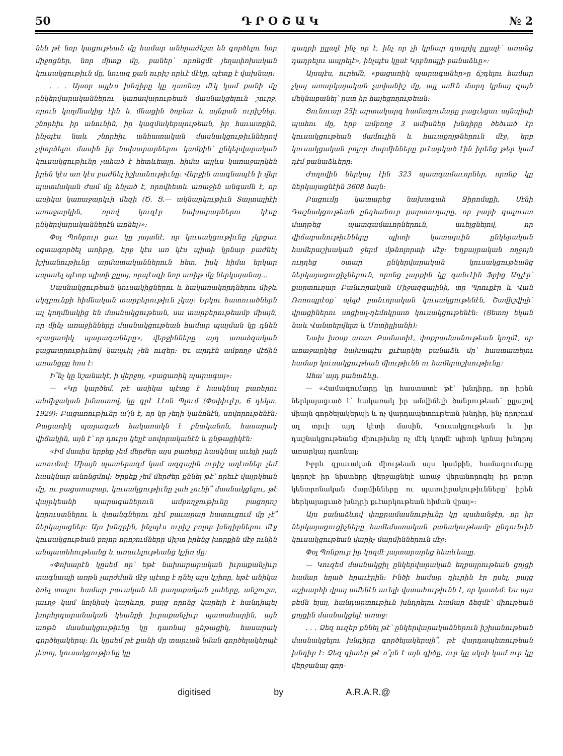50 Դ Ր Օ Շ Ա Կ № 2
նեն թէ նոր կացութեան մը համար անհրաժեշտ են գործելու նոր միջոցներ, նոր միտք մը, բաներ՝ որոնցմէ յեղափոխական կուսակցութիւն մը, նուազ քան ուրիշ որևէ մէկը, պէտք է վախնար։
. . . Այսօր այլևս խնդիրը կը դառնայ մէկ կամ քանի մը ընկերվարականներու կառավարութեան մասնակցելուն շուրջ, որուն կողմնակից էին և մնացին ծոբեա և այնքան ուրիշներ․ շնորհիւ իր անունին, իր կազմակերպութեան, իր հաւատքին, ինչպէս նաև շնորհիւ անհատական մասնակցութիւններով չփորձելու մասին իր նախարարներու կամքին՝ ընկերվարական կուսակցութիւնը չահած է հետևեալը․ հիմա այլևս կառաջարկեն իրեն կէս առ կէս բաժնել իշխանութիւնը։ Վերջին տագնապէն ի վեր պատմական ժամ մը հնչած է, որովհետև առաջին անգամն է, որ ասիկա կառաջարկւի մեզի (Ծ․ Ց․— ակնարկութիւն Տալտալիէի առաջարկին, որով կուզէր նախարարներու կէսը ընկերվարականներէն առնել)»։
Փօլ Պոնքուր ցաւ կը յայտնէ, որ կուսակցութիւնը չկրցաւ օգտագործել առիթը, երբ կէս առ կէս պիտի կրնար բաժնել իշխանութիւնը արմատականներուն հետ, իսկ հիմա երկար սպասել պէտք պիտի ըլլայ, որպէսզի նոր առիթ մը ներկայանայ․․․
Մասնակցութեան կուսակիցներու և հակառակորդներու միջև սկզբունքի հիմնական տարբերութիւն չկայ։ Երկու հատուածներն ալ կողմնակից են մասնակցութեան, սա տարբերութեամբ միայն, որ մինչ առաջինները մասնակցութեան համար պայման կը դնեն «բացառիկ պարագաները», վերջինները այդ առաձգական բացատրութիւնով կապւիլ չեն ուզեր։ Եւ արդէն ամբողջ վէճին առանցքը հոս է։
Ի՞նչ կը նշանակէ, ի վերջոյ, «բացառիկ պարագայ»։
— «Կը կարծեմ, թէ ասիկա պէտք է հասկնալ բառերու անմիջական իմաստով, կը գրէ Լէոն Պլում (Փօփիւլէր, 6 դեկտ․ 1929)։ Բացառութիւնը ա՛յն է, որ կը չեղի կանոնէն, սովորութենէն։ Բացառիկ պարագան հակառակն է բնականոն, հասարակ վիճակին, այն է՝ որ դուրս կելլէ սովորականէն և ընթացիկէն։
«Իմ մասիս երբեք չեմ մերժեր այս բառերը հասկնալ աւելի լայն առումով։ Միայն պատերազմ կամ ազգային ուրիշ աղէտներ չեմ հասկնար անոնցմով։ Երբեք չեմ մերժեր քննել թէ՝ որեւէ վայրկեան մը, ու բացառաբար, կուսակցութիւնը չահ չունի՞ մասնակցելու, թէ վայրկեանի պարագաներուն ամբողջութիւնը բացորոշ կորուստներու և վտանգներու դէմ բաւարար հատուցում մը չէ՞ ներկայացներ։ Այս խնդրին, ինչպէս ուրիշ բոլոր խնդիրներու մէջ կուսակցութեան բոլոր որոշումները միշտ իրենց խորքին մէջ ունին անպատեհութեանց և առաւելութեանց կշիռ մը։
«Փոխարէն կըսեմ որ՝ եթէ նախարարական իւրաքանչիւր տագնապի առթն չարժման մէջ պէտք է դնել այս կշիռը, եթէ անիկա ծռել տալու համար բաւական են քաղաքական չահերը, անշուշտ, լաւղջ կամ նոյնիսկ կարևոր, բայց որոնց կարելի է հանդիպել խորհրդարանական կեանքի իւրաքանչիւր պատահարին, այն առթն մասնակցութիւնը կը դառնայ ընթացիկ, հասարակ գործելակերպ։ Ու կըսեմ թէ քանի մը տարւան նման գործելակերպէ յետոյ, կուսակցութիւնը կը
դադրի ըլլալէ ինչ որ է, ինչ որ չի կրնար դադրիլ ըլլալէ՝ առանց դադրելու ապրելէ», ինչպէս կըսէ Կրբնոպլի բանաձևը»։
Այսպէս, ուրեմն, «բացառիկ պարագաներ»ը ճշդելու համար չկայ առարկայական չափանիշ մը, այլ ամէն մարդ կրնայ զայն մեկնաբանել՝ ըստ իր հայեցողութեան։
Ցունուար 25ի արտակարգ համագումարը բացւեցաւ այնպիսի պահու մը, երբ ամբողջ 3 ամիսներ խնդիրը ծեծւած էր կուսակցութեան մամուլին և հաւաքոյթներուն մէջ, երբ կուսակցական բոլոր մարմինները քւէարկած էին իրենց թեր կամ դէմ բանաձևերը։
Ժողովին ներկայ էին 323 պատգամաւորներ, որոնք կը ներկայացնէին 3608 ձայն։
Բացումը կատարեց նախագահ Ջիրոմսքի, Սէնի Դաշնակցութեան ընդհանուր քարտուղարը, որ բարի գալուստ մաղթեց պատգամաւորներուն, աւելցնելով, որ վիճաբանութիւնները պիտի կատարւին ընկերական համերաշխական ջերմ մթնոլորտի մէջ։ Եղբայրական ողջոյն ուղղեց օտար ընկերվարական կուսակցութեանց ներկայացուցիչներուն, որոնց չարքին կը գտնւէին Ֆրից Ադլէր՝ քարտուղար Բանւորական Միջազգայինի, տը Պրուքէր և Վան Ռոոսպրէօք՝ պելժ բանւորական կուսակցութենէն, Շավիշվիլի՝ վրացիներու սոցիալ-դեմոկրատ կուսակցութենէն։ (Ցետոյ եկան նաև Վանտերվելտ և Մոտիլլիանի)։
Նախ խօսք առաւ Բամատիէ, փոքրամասնութեան կողմէ, որ առաջարկեց նախապէս քւէարկել բանաձև մը՝ հաստատելու համար կուսակցութեան միութիւնն ու համերաշխութիւնը։
Ահա՛ այդ բանաձևը․
— «Համագումարը կը հաստատէ թէ՝ խնդիրը, որ իրեն ներկայացւած է՝ հակառակ իր անվիճելի ծանրութեան՝ ըլլալով միայն գործելակերպի և ոչ վարդապետութեան խնդիր, ինչ որոշում ալ տրւի այդ կէտի մասին, Կուսակցութեան և իր դաշնակցութեանց միութիւնը ոչ մէկ կողմէ պիտի կրնայ խնդրոյ առարկայ դառնալ։
Իբրև գրաւական միութեան այս կամքին, համագումարը կորոշէ իր նիստերը վերջացնելէ առաջ վերանորոգել իր բոլոր կենտրոնական մարմինները ու պատւիրակութիւնները՝ իրեն ներկայացւած խնդրի քւէարկութեան հիման վրայ»։
Այս բանաձևով փոքրամասնութիւնը կը պահանջէր, որ իր ներկայացուցիչները համեմատական քանակութեամբ ընդունւին կուսակցութեան վարիչ մարմիններուն մէջ։
Փօլ Պոնքուր իր կողմէ յայտարարեց հետևեալը․
— Կուզեմ մասնակցիլ ընկերվարական եղբայրութեան ցոյցի համար եղած հրաւէրին։ Ինծի համար դիւրին էր ըսել, բայց աշխարհի վրայ ամենէն աւելի վստահութիւնն է, որ կատեմ։ Ես այս բեմն ելայ, հանդարտութիւն խնդրելու համար ձեզմէ՝ միութեան ցոյցին մասնակցելէ առաջ։
. . . Ձեզ ուզեր քննել թէ՝ ընկերվարականներուն իշխանութեան մասնակցելու խնդիրը գործելակերպի՞, թէ վարդապետութեան խնդիր է։ Ձեզ գիտեր թէ ո՞րն է այն գիծը, ուր կը սկսի կամ ուր կը վերջանայ գոր-
digitised by A.R.A.R.@